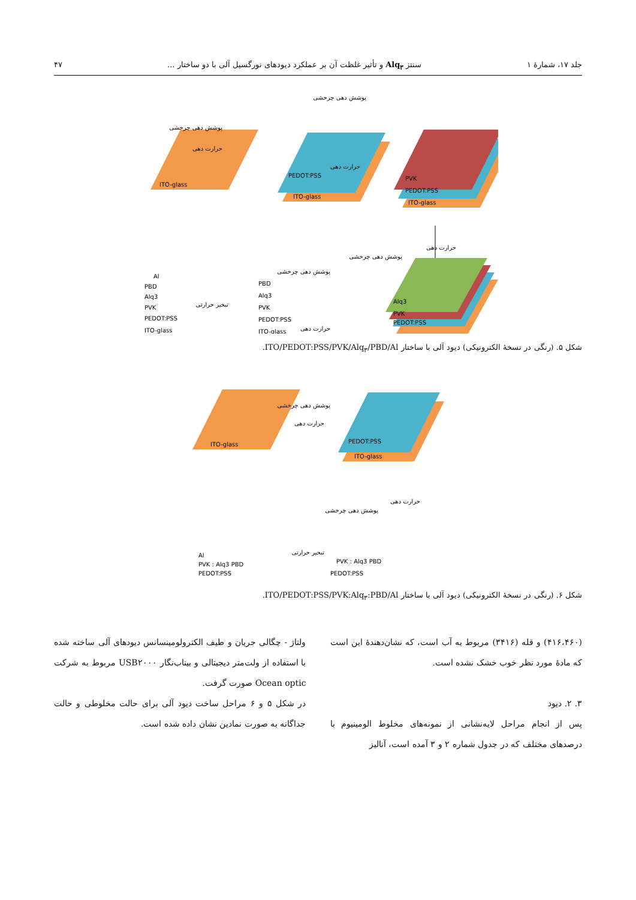جلد ۱۷، شمارهٔ ۱ سنتز Alq<sub>۳</sub> و تأثیر غلظت آن بر عملکرد دیودهای نورگسیل آلی با دو ساختار ... ۴۷
ITO-glass
PEDOT:PSS
ITO-glass
PVK
PEDOT:PSS
ITO-glass
پوشش دهی چرخشی
حرارت دهی
پوشش دهی چرخشی
حرارت دهی
حرارت دهی
پوشش دهی چرخشی
Alq3
PVK
PEDOT:PSS
ITO-glass
PEDOT:PSS
PVK
Alq3
PBD
ITO-glass
PEDOT:PSS
PVK
Alq3
PBD
Al
پوشش دهی چرخشی
حرارت دهی
تبخیر حرارتی
شکل ۵. (رنگی در نسخهٔ الکترونیکی) دیود آلی با ساختار ITO/PEDOT:PSS/PVK/Alq<sub>۳</sub>/PBD/Al.
ITO-glass
PEDOT:PSS
ITO-glass
پوشش دهی چرخشی
حرارت دهی
حرارت دهی
پوشش دهی چرخشی
PVK : Alq3 PBD
PEDOT:PSS
Al
PVK : Alq3 PBD
PEDOT:PSS
تبخیر حرارتی
شکل ۶. (رنگی در نسخهٔ الکترونیکی) دیود آلی با ساختار ITO/PEDOT:PSS/PVK:Alq<sub>۳</sub>:PBD/Al.
(۴۱۶،۴۶۰) و قله (۳۴۱۶) مربوط به آب است، که نشان‌دهندهٔ این است که مادهٔ مورد نظر خوب خشک نشده است.
۳. ۲. دیود
پس از انجام مراحل لایه‌نشانی از نمونه‌های مخلوط الومینیوم با درصدهای مختلف که در جدول شماره ۲ و ۳ آمده است، آنالیز
ولتاژ - چگالی جریان و طیف الکترولومینسانس دیودهای آلی ساخته شده با استفاده از ولت‌متر دیجیتالی و بیناب‌نگار USB۲۰۰۰ مربوط به شرکت Ocean optic صورت گرفت.
در شکل ۵ و ۶ مراحل ساخت دیود آلی برای حالت مخلوطی و حالت جداگانه به صورت نمادین نشان داده شده است.